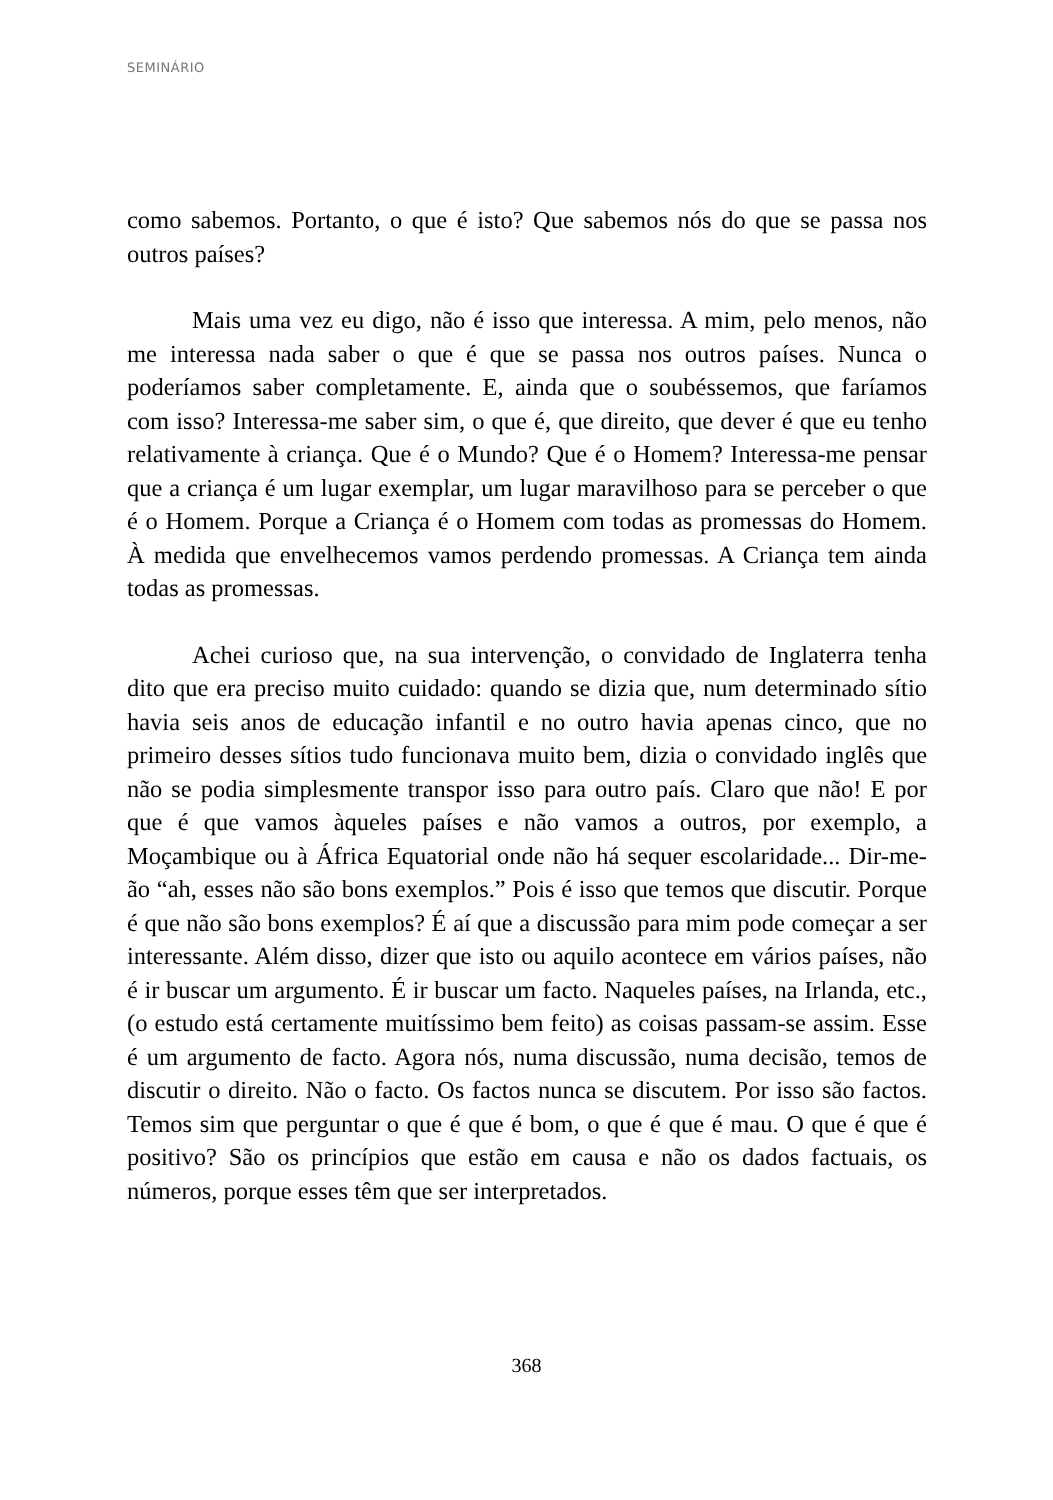SEMINÁRIO
como sabemos. Portanto, o que é isto? Que sabemos nós do que se passa nos outros países?
Mais uma vez eu digo, não é isso que interessa. A mim, pelo menos, não me interessa nada saber o que é que se passa nos outros países. Nunca o poderíamos saber completamente. E, ainda que o soubéssemos, que faríamos com isso? Interessa-me saber sim, o que é, que direito, que dever é que eu tenho relativamente à criança. Que é o Mundo? Que é o Homem? Interessa-me pensar que a criança é um lugar exemplar, um lugar maravilhoso para se perceber o que é o Homem. Porque a Criança é o Homem com todas as promessas do Homem. À medida que envelhecemos vamos perdendo promessas. A Criança tem ainda todas as promessas.
Achei curioso que, na sua intervenção, o convidado de Inglaterra tenha dito que era preciso muito cuidado: quando se dizia que, num determinado sítio havia seis anos de educação infantil e no outro havia apenas cinco, que no primeiro desses sítios tudo funcionava muito bem, dizia o convidado inglês que não se podia simplesmente transpor isso para outro país. Claro que não! E por que é que vamos àqueles países e não vamos a outros, por exemplo, a Moçambique ou à África Equatorial onde não há sequer escolaridade... Dir-me-ão “ah, esses não são bons exemplos.” Pois é isso que temos que discutir. Porque é que não são bons exemplos? É aí que a discussão para mim pode começar a ser interessante. Além disso, dizer que isto ou aquilo acontece em vários países, não é ir buscar um argumento. É ir buscar um facto. Naqueles países, na Irlanda, etc., (o estudo está certamente muitíssimo bem feito) as coisas passam-se assim. Esse é um argumento de facto. Agora nós, numa discussão, numa decisão, temos de discutir o direito. Não o facto. Os factos nunca se discutem. Por isso são factos. Temos sim que perguntar o que é que é bom, o que é que é mau. O que é que é positivo? São os princípios que estão em causa e não os dados factuais, os números, porque esses têm que ser interpretados.
368